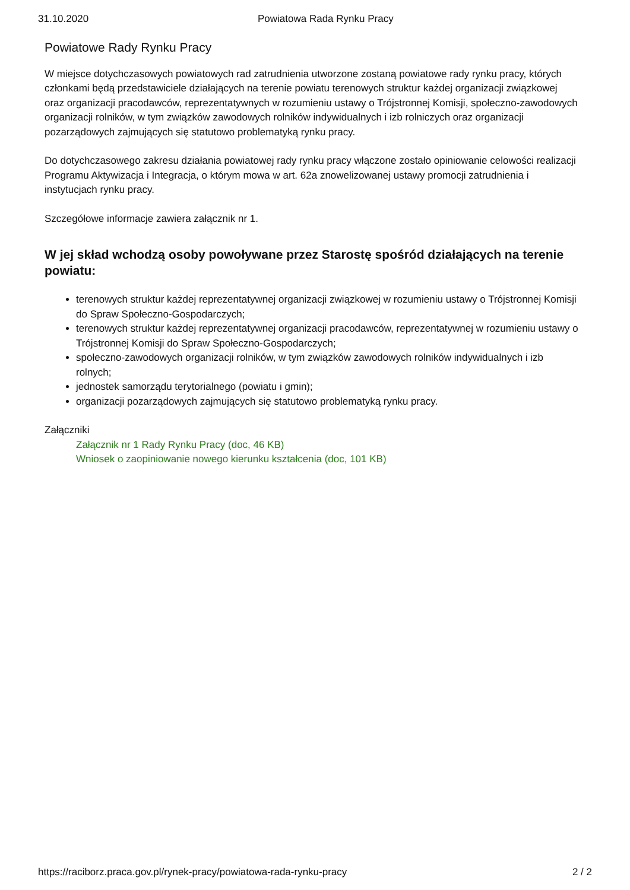31.10.2020 Powiatowa Rada Rynku Pracy
Powiatowe Rady Rynku Pracy
W miejsce dotychczasowych powiatowych rad zatrudnienia utworzone zostaną powiatowe rady rynku pracy, których członkami będą przedstawiciele działających na terenie powiatu terenowych struktur każdej organizacji związkowej oraz organizacji pracodawców, reprezentatywnych w rozumieniu ustawy o Trójstronnej Komisji, społeczno-zawodowych organizacji rolników, w tym związków zawodowych rolników indywidualnych i izb rolniczych oraz organizacji pozarządowych zajmujących się statutowo problematyką rynku pracy.
Do dotychczasowego zakresu działania powiatowej rady rynku pracy włączone zostało opiniowanie celowości realizacji Programu Aktywizacja i Integracja, o którym mowa w art. 62a znowelizowanej ustawy promocji zatrudnienia i instytucjach rynku pracy.
Szczegółowe informacje zawiera załącznik nr 1.
W jej skład wchodzą osoby powoływane przez Starostę spośród działających na terenie powiatu:
terenowych struktur każdej reprezentatywnej organizacji związkowej w rozumieniu ustawy o Trójstronnej Komisji do Spraw Społeczno-Gospodarczych;
terenowych struktur każdej reprezentatywnej organizacji pracodawców, reprezentatywnej w rozumieniu ustawy o Trójstronnej Komisji do Spraw Społeczno-Gospodarczych;
społeczno-zawodowych organizacji rolników, w tym związków zawodowych rolników indywidualnych i izb rolnych;
jednostek samorządu terytorialnego (powiatu i gmin);
organizacji pozarządowych zajmujących się statutowo problematyką rynku pracy.
Załączniki
Załącznik nr 1 Rady Rynku Pracy (doc, 46 KB)
Wniosek o zaopiniowanie nowego kierunku kształcenia (doc, 101 KB)
https://raciborz.praca.gov.pl/rynek-pracy/powiatowa-rada-rynku-pracy 2 / 2